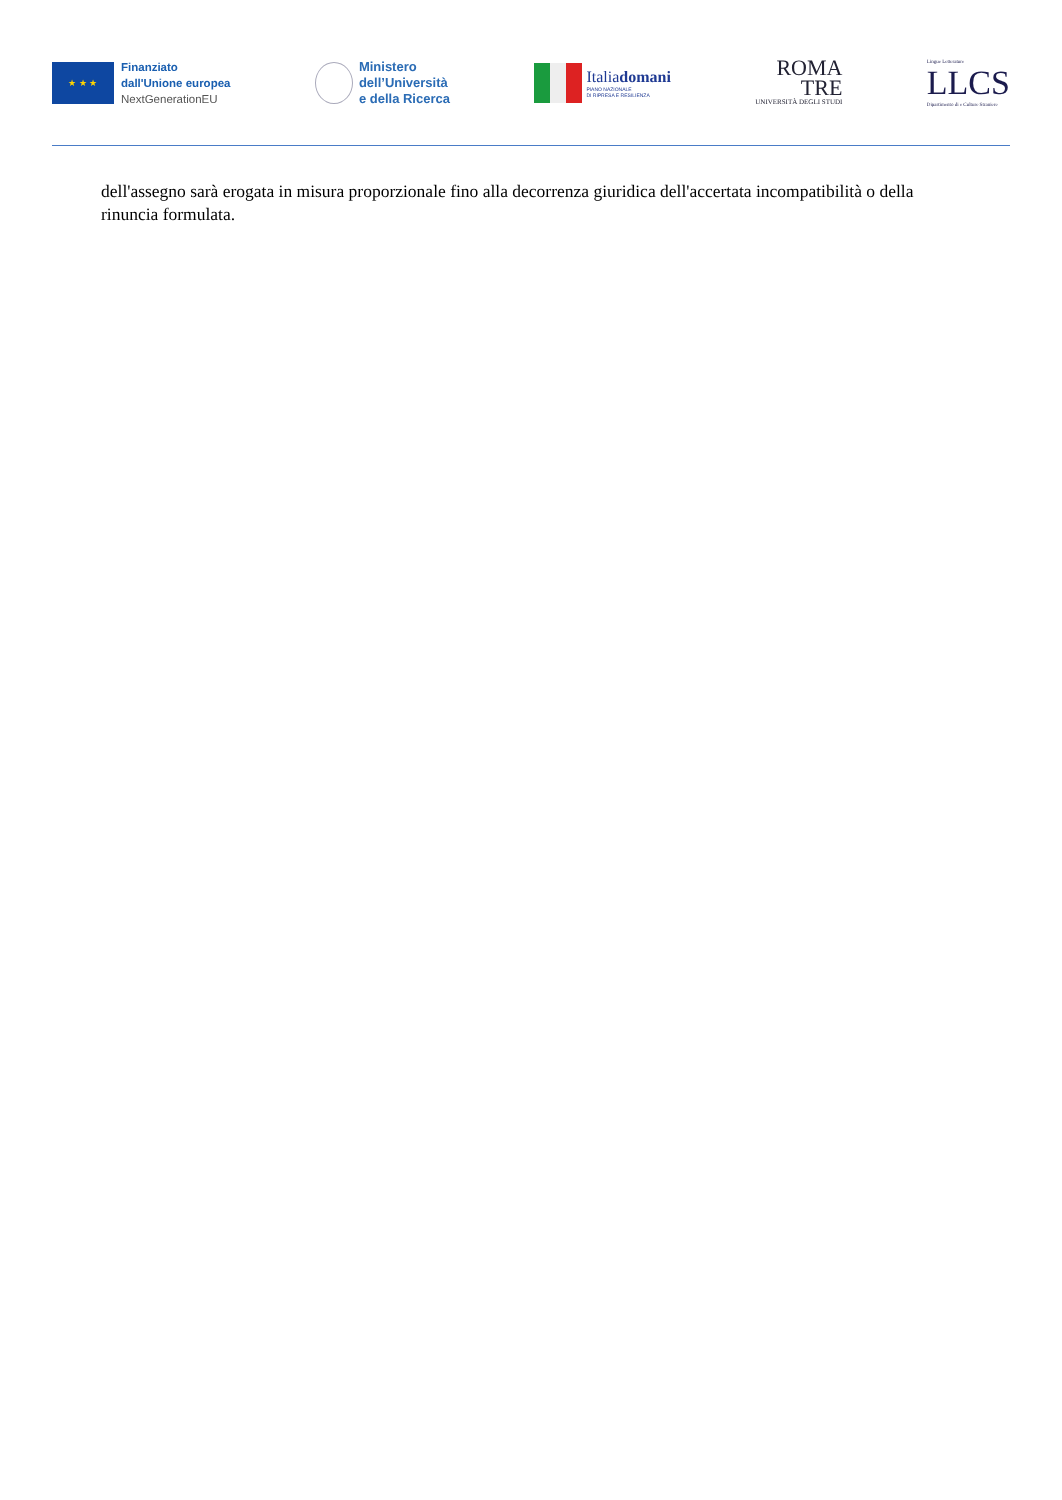★ ★ ★
Finanziato
dall'Unione europea
NextGenerationEU
Ministero
dell’Università
e della Ricerca
Italiadomani
PIANO NAZIONALE
DI RIPRESA E RESILIENZA
ROMA
TRE
UNIVERSITÀ DEGLI STUDI
Lingue Letterature
LLCS
Dipartimento di e Culture Straniere
dell'assegno sarà erogata in misura proporzionale fino alla decorrenza giuridica dell'accertata incompatibilità o della rinuncia formulata.